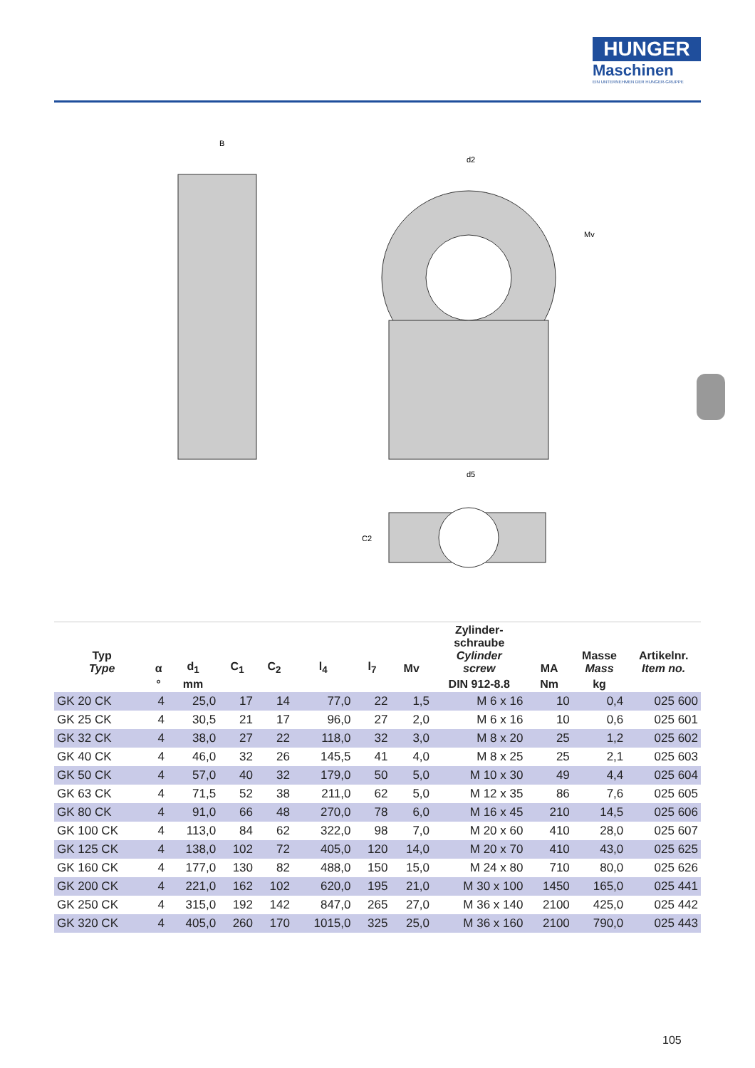HUNGER
Maschinen
EIN UNTERNEHMEN DER HUNGER-GRUPPE
B
d2
Mv
d5
C2
| Typ Type | α | d<sub>1</sub> | C<sub>1</sub> | C<sub>2</sub> | l<sub>4</sub> | l<sub>7</sub> | Mv | Zylinder- schraube Cylinder screw | MA | Masse Mass | Artikelnr. Item no. |
| --- | --- | --- | --- | --- | --- | --- | --- | --- | --- | --- | --- |
| | ° | mm | | | | | | DIN 912-8.8 | Nm | kg | |
| GK 20 CK | 4 | 25,0 | 17 | 14 | 77,0 | 22 | 1,5 | M 6 x 16 | 10 | 0,4 | 025 600 |
| GK 25 CK | 4 | 30,5 | 21 | 17 | 96,0 | 27 | 2,0 | M 6 x 16 | 10 | 0,6 | 025 601 |
| GK 32 CK | 4 | 38,0 | 27 | 22 | 118,0 | 32 | 3,0 | M 8 x 20 | 25 | 1,2 | 025 602 |
| GK 40 CK | 4 | 46,0 | 32 | 26 | 145,5 | 41 | 4,0 | M 8 x 25 | 25 | 2,1 | 025 603 |
| GK 50 CK | 4 | 57,0 | 40 | 32 | 179,0 | 50 | 5,0 | M 10 x 30 | 49 | 4,4 | 025 604 |
| GK 63 CK | 4 | 71,5 | 52 | 38 | 211,0 | 62 | 5,0 | M 12 x 35 | 86 | 7,6 | 025 605 |
| GK 80 CK | 4 | 91,0 | 66 | 48 | 270,0 | 78 | 6,0 | M 16 x 45 | 210 | 14,5 | 025 606 |
| GK 100 CK | 4 | 113,0 | 84 | 62 | 322,0 | 98 | 7,0 | M 20 x 60 | 410 | 28,0 | 025 607 |
| GK 125 CK | 4 | 138,0 | 102 | 72 | 405,0 | 120 | 14,0 | M 20 x 70 | 410 | 43,0 | 025 625 |
| GK 160 CK | 4 | 177,0 | 130 | 82 | 488,0 | 150 | 15,0 | M 24 x 80 | 710 | 80,0 | 025 626 |
| GK 200 CK | 4 | 221,0 | 162 | 102 | 620,0 | 195 | 21,0 | M 30 x 100 | 1450 | 165,0 | 025 441 |
| GK 250 CK | 4 | 315,0 | 192 | 142 | 847,0 | 265 | 27,0 | M 36 x 140 | 2100 | 425,0 | 025 442 |
| GK 320 CK | 4 | 405,0 | 260 | 170 | 1015,0 | 325 | 25,0 | M 36 x 160 | 2100 | 790,0 | 025 443 |
105